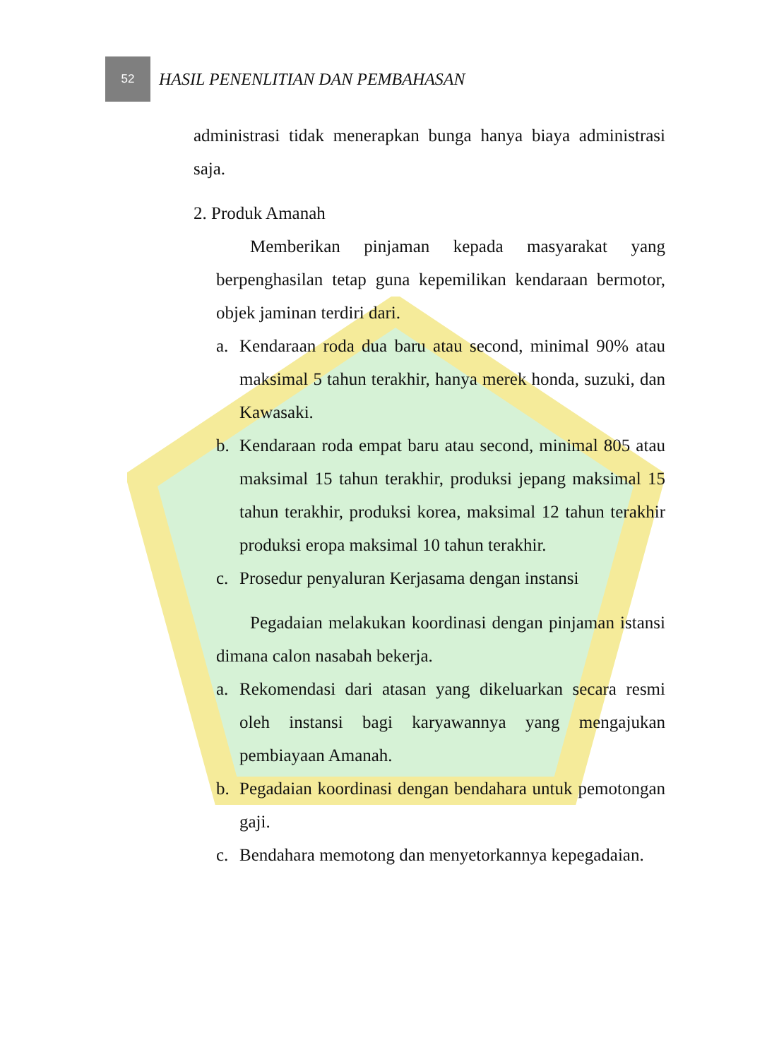52
HASIL PENENLITIAN DAN PEMBAHASAN
administrasi tidak menerapkan bunga hanya biaya administrasi saja.
2. Produk Amanah
Memberikan pinjaman kepada masyarakat yang berpenghasilan tetap guna kepemilikan kendaraan bermotor, objek jaminan terdiri dari.
a. Kendaraan roda dua baru atau second, minimal 90% atau maksimal 5 tahun terakhir, hanya merek honda, suzuki, dan Kawasaki.
b. Kendaraan roda empat baru atau second, minimal 805 atau maksimal 15 tahun terakhir, produksi jepang maksimal 15 tahun terakhir, produksi korea, maksimal 12 tahun terakhir produksi eropa maksimal 10 tahun terakhir.
c. Prosedur penyaluran Kerjasama dengan instansi
Pegadaian melakukan koordinasi dengan pinjaman istansi dimana calon nasabah bekerja.
a. Rekomendasi dari atasan yang dikeluarkan secara resmi oleh instansi bagi karyawannya yang mengajukan pembiayaan Amanah.
b. Pegadaian koordinasi dengan bendahara untuk pemotongan gaji.
c. Bendahara memotong dan menyetorkannya kepegadaian.